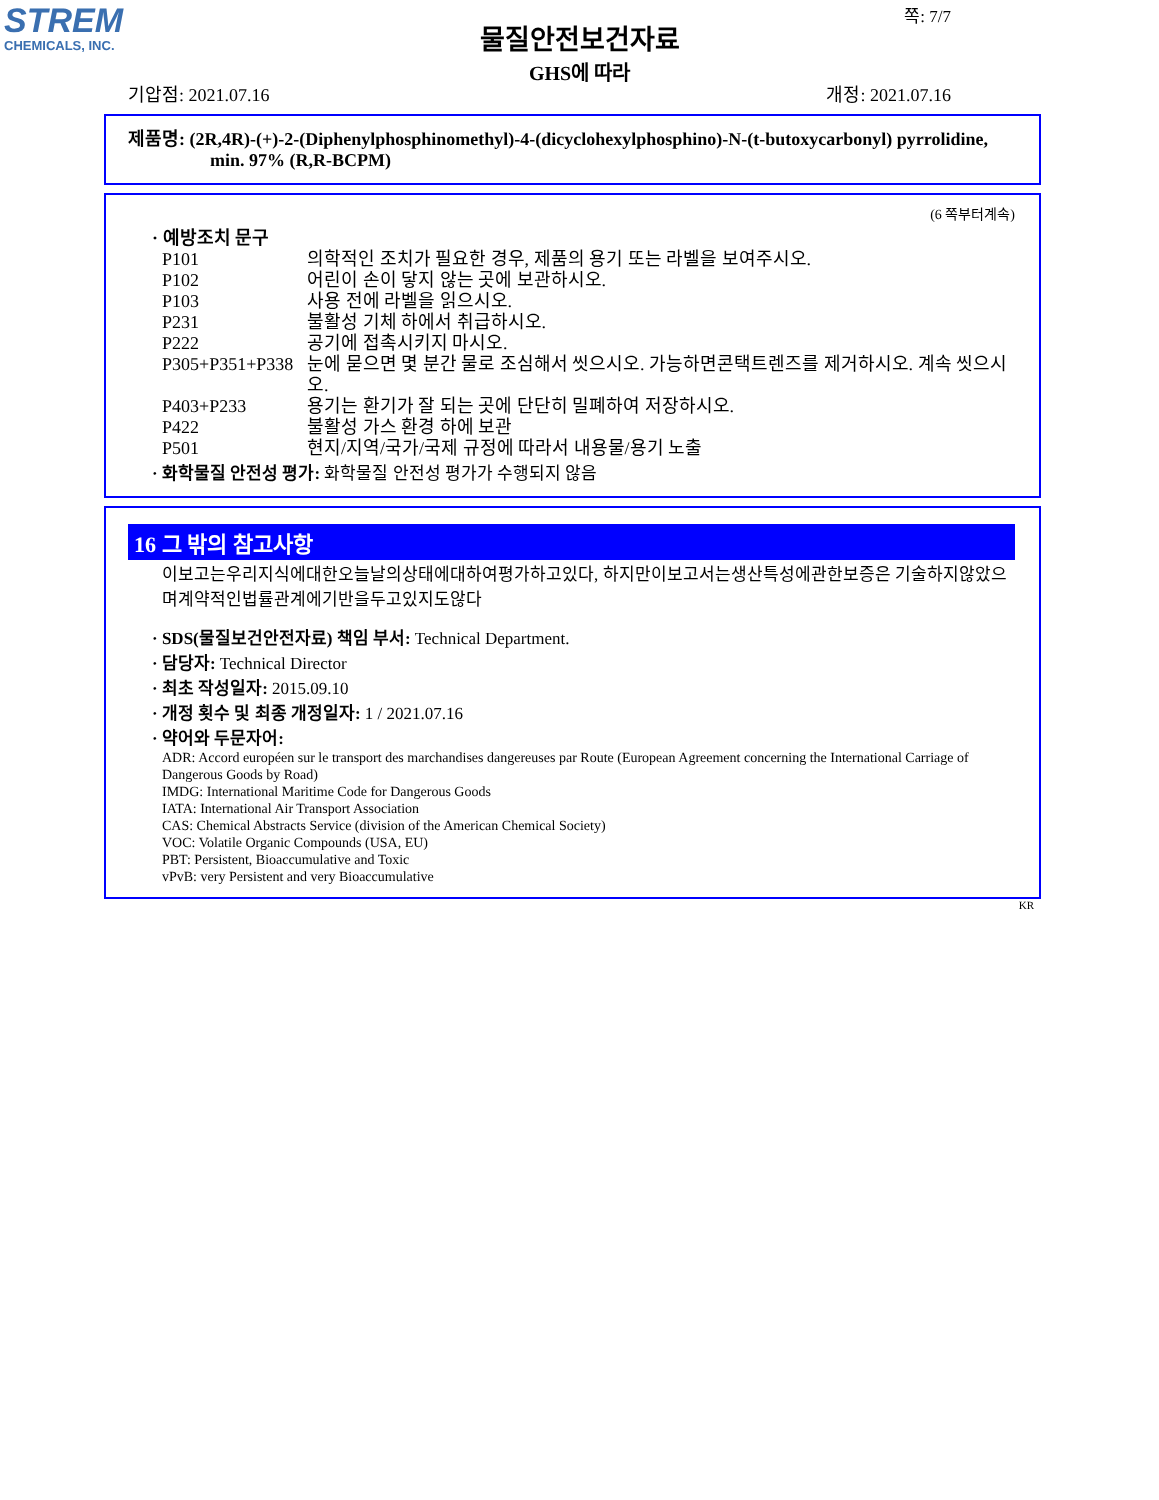STREM
CHEMICALS, INC.
물질안전보건자료
GHS에 따라
쪽: 7/7
기압점: 2021.07.16 개정: 2021.07.16
제품명: (2R,4R)-(+)-2-(Diphenylphosphinomethyl)-4-(dicyclohexylphosphino)-N-(t-butoxycarbonyl) pyrrolidine, min. 97% (R,R-BCPM)
(6 쪽부터계속)
· 예방조치 문구
P101 의학적인 조치가 필요한 경우, 제품의 용기 또는 라벨을 보여주시오.
P102 어린이 손이 닿지 않는 곳에 보관하시오.
P103 사용 전에 라벨을 읽으시오.
P231 불활성 기체 하에서 취급하시오.
P222 공기에 접촉시키지 마시오.
P305+P351+P338 눈에 묻으면 몇 분간 물로 조심해서 씻으시오. 가능하면콘택트렌즈를 제거하시오. 계속 씻으시오.
P403+P233 용기는 환기가 잘 되는 곳에 단단히 밀폐하여 저장하시오.
P422 불활성 가스 환경 하에 보관
P501 현지/지역/국가/국제 규정에 따라서 내용물/용기 노출
· 화학물질 안전성 평가: 화학물질 안전성 평가가 수행되지 않음
16 그 밖의 참고사항
이보고는우리지식에대한오늘날의상태에대하여평가하고있다, 하지만이보고서는생산특성에관한보증은 기술하지않았으며계약적인법률관계에기반을두고있지도않다
· SDS(물질보건안전자료) 책임 부서: Technical Department.
· 담당자: Technical Director
· 최초 작성일자: 2015.09.10
· 개정 횟수 및 최종 개정일자: 1 / 2021.07.16
· 약어와 두문자어:
ADR: Accord européen sur le transport des marchandises dangereuses par Route (European Agreement concerning the International Carriage of Dangerous Goods by Road)
IMDG: International Maritime Code for Dangerous Goods
IATA: International Air Transport Association
CAS: Chemical Abstracts Service (division of the American Chemical Society)
VOC: Volatile Organic Compounds (USA, EU)
PBT: Persistent, Bioaccumulative and Toxic
vPvB: very Persistent and very Bioaccumulative
KR